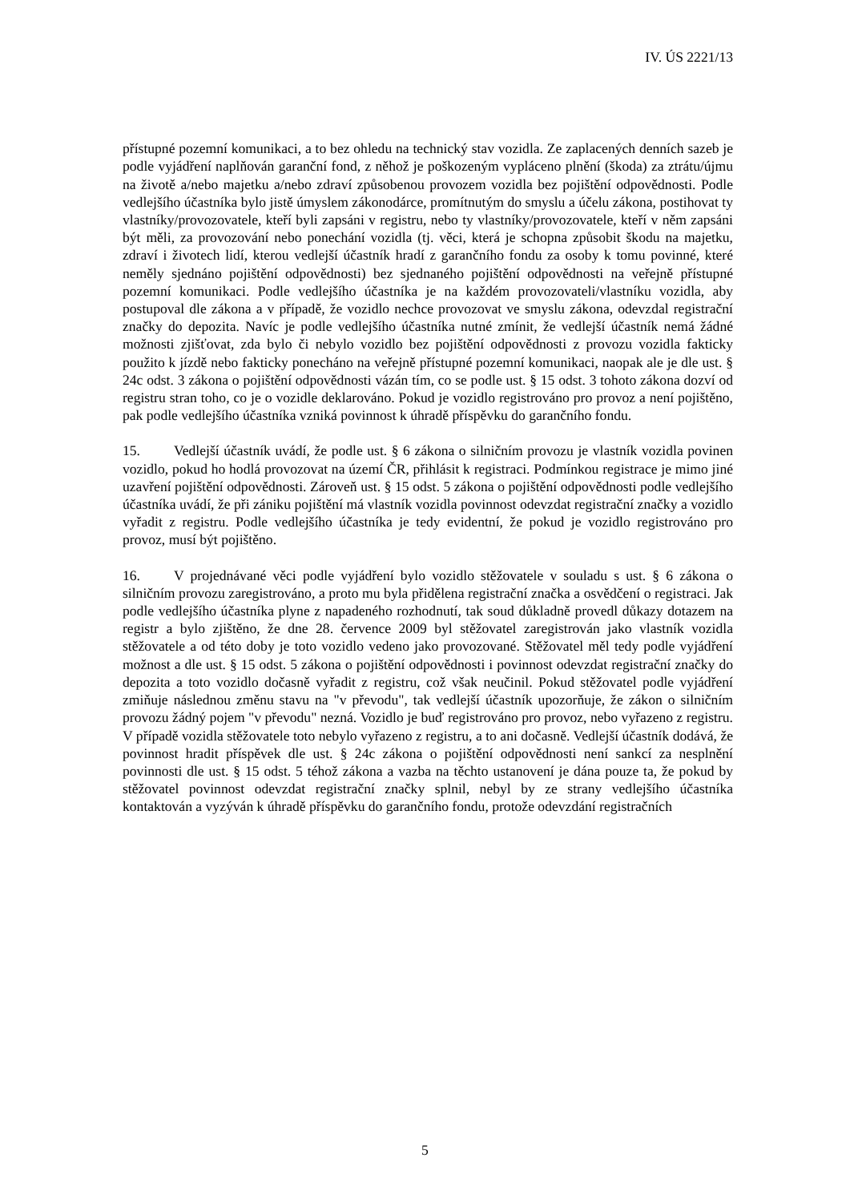IV. ÚS 2221/13
přístupné pozemní komunikaci, a to bez ohledu na technický stav vozidla. Ze zaplacených denních sazeb je podle vyjádření naplňován garanční fond, z něhož je poškozeným vypláceno plnění (škoda) za ztrátu/újmu na životě a/nebo majetku a/nebo zdraví způsobenou provozem vozidla bez pojištění odpovědnosti. Podle vedlejšího účastníka bylo jistě úmyslem zákonodárce, promítnutým do smyslu a účelu zákona, postihovat ty vlastníky/provozovatele, kteří byli zapsáni v registru, nebo ty vlastníky/provozovatele, kteří v něm zapsáni být měli, za provozování nebo ponechání vozidla (tj. věci, která je schopna způsobit škodu na majetku, zdraví i životech lidí, kterou vedlejší účastník hradí z garančního fondu za osoby k tomu povinné, které neměly sjednáno pojištění odpovědnosti) bez sjednaného pojištění odpovědnosti na veřejně přístupné pozemní komunikaci. Podle vedlejšího účastníka je na každém provozovateli/vlastníku vozidla, aby postupoval dle zákona a v případě, že vozidlo nechce provozovat ve smyslu zákona, odevzdal registrační značky do depozita. Navíc je podle vedlejšího účastníka nutné zmínit, že vedlejší účastník nemá žádné možnosti zjišťovat, zda bylo či nebylo vozidlo bez pojištění odpovědnosti z provozu vozidla fakticky použito k jízdě nebo fakticky ponecháno na veřejně přístupné pozemní komunikaci, naopak ale je dle ust. § 24c odst. 3 zákona o pojištění odpovědnosti vázán tím, co se podle ust. § 15 odst. 3 tohoto zákona dozví od registru stran toho, co je o vozidle deklarováno. Pokud je vozidlo registrováno pro provoz a není pojištěno, pak podle vedlejšího účastníka vzniká povinnost k úhradě příspěvku do garančního fondu.
15. Vedlejší účastník uvádí, že podle ust. § 6 zákona o silničním provozu je vlastník vozidla povinen vozidlo, pokud ho hodlá provozovat na území ČR, přihlásit k registraci. Podmínkou registrace je mimo jiné uzavření pojištění odpovědnosti. Zároveň ust. § 15 odst. 5 zákona o pojištění odpovědnosti podle vedlejšího účastníka uvádí, že při zániku pojištění má vlastník vozidla povinnost odevzdat registrační značky a vozidlo vyřadit z registru. Podle vedlejšího účastníka je tedy evidentní, že pokud je vozidlo registrováno pro provoz, musí být pojištěno.
16. V projednávané věci podle vyjádření bylo vozidlo stěžovatele v souladu s ust. § 6 zákona o silničním provozu zaregistrováno, a proto mu byla přidělena registrační značka a osvědčení o registraci. Jak podle vedlejšího účastníka plyne z napadeného rozhodnutí, tak soud důkladně provedl důkazy dotazem na registr a bylo zjištěno, že dne 28. července 2009 byl stěžovatel zaregistrován jako vlastník vozidla stěžovatele a od této doby je toto vozidlo vedeno jako provozované. Stěžovatel měl tedy podle vyjádření možnost a dle ust. § 15 odst. 5 zákona o pojištění odpovědnosti i povinnost odevzdat registrační značky do depozita a toto vozidlo dočasně vyřadit z registru, což však neučinil. Pokud stěžovatel podle vyjádření zmiňuje následnou změnu stavu na "v převodu", tak vedlejší účastník upozorňuje, že zákon o silničním provozu žádný pojem "v převodu" nezná. Vozidlo je buď registrováno pro provoz, nebo vyřazeno z registru. V případě vozidla stěžovatele toto nebylo vyřazeno z registru, a to ani dočasně. Vedlejší účastník dodává, že povinnost hradit příspěvek dle ust. § 24c zákona o pojištění odpovědnosti není sankcí za nesplnění povinnosti dle ust. § 15 odst. 5 téhož zákona a vazba na těchto ustanovení je dána pouze ta, že pokud by stěžovatel povinnost odevzdat registrační značky splnil, nebyl by ze strany vedlejšího účastníka kontaktován a vyzýván k úhradě příspěvku do garančního fondu, protože odevzdání registračních
5